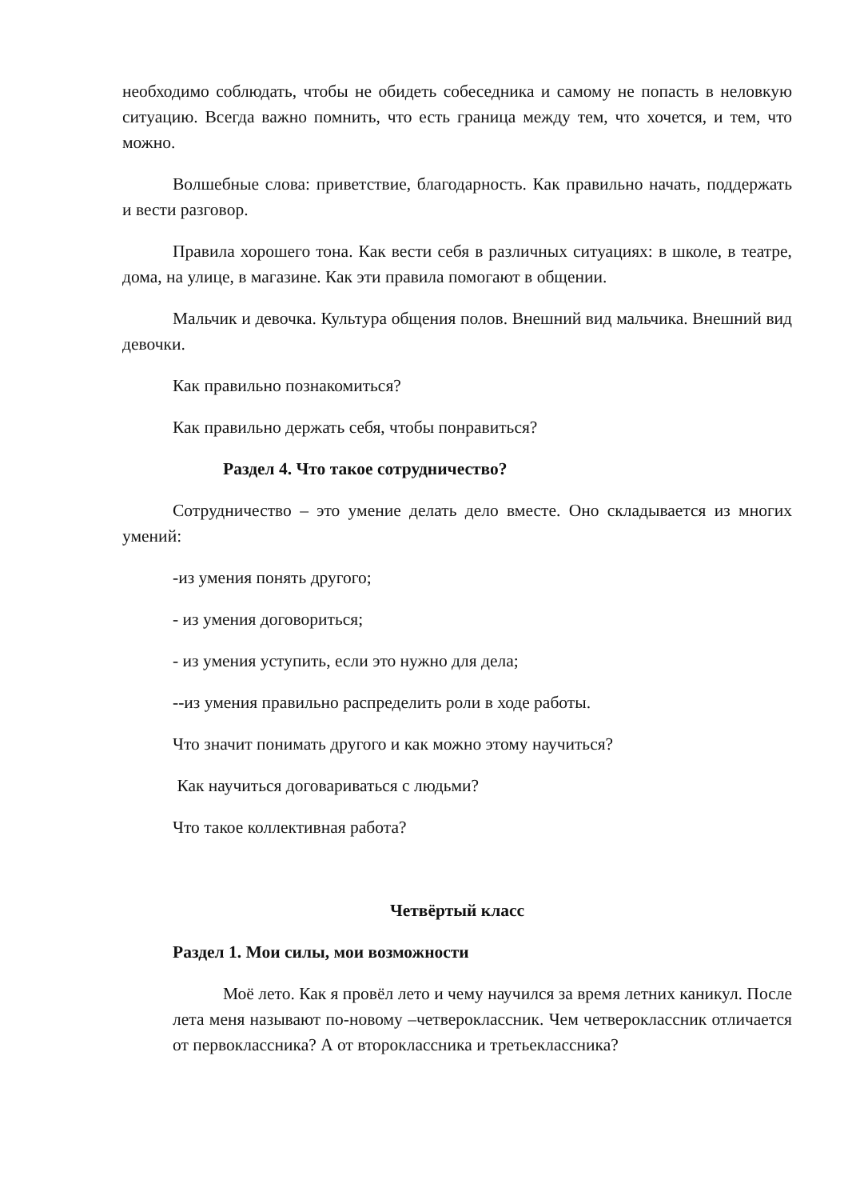необходимо соблюдать, чтобы не обидеть собеседника и самому не попасть в неловкую ситуацию. Всегда важно помнить, что есть граница между тем, что хочется, и тем, что можно.
Волшебные слова: приветствие, благодарность. Как правильно начать, поддержать и вести разговор.
Правила хорошего тона. Как вести себя в различных ситуациях: в школе, в театре, дома, на улице, в магазине. Как эти правила помогают в общении.
Мальчик и девочка. Культура общения полов. Внешний вид мальчика. Внешний вид девочки.
Как правильно познакомиться?
Как правильно держать себя, чтобы понравиться?
Раздел 4. Что такое сотрудничество?
Сотрудничество – это умение делать дело вместе. Оно складывается из многих умений:
-из умения понять другого;
- из умения договориться;
- из умения уступить, если это нужно для дела;
--из умения правильно распределить роли в ходе работы.
Что значит понимать другого и как можно этому научиться?
Как научиться договариваться с людьми?
Что такое коллективная работа?
Четвёртый класс
Раздел 1. Мои силы, мои возможности
Моё лето. Как я провёл лето и чему научился за время летних каникул. После лета меня называют по-новому –четвероклассник. Чем четвероклассник отличается от первоклассника? А от второклассника и третьеклассника?